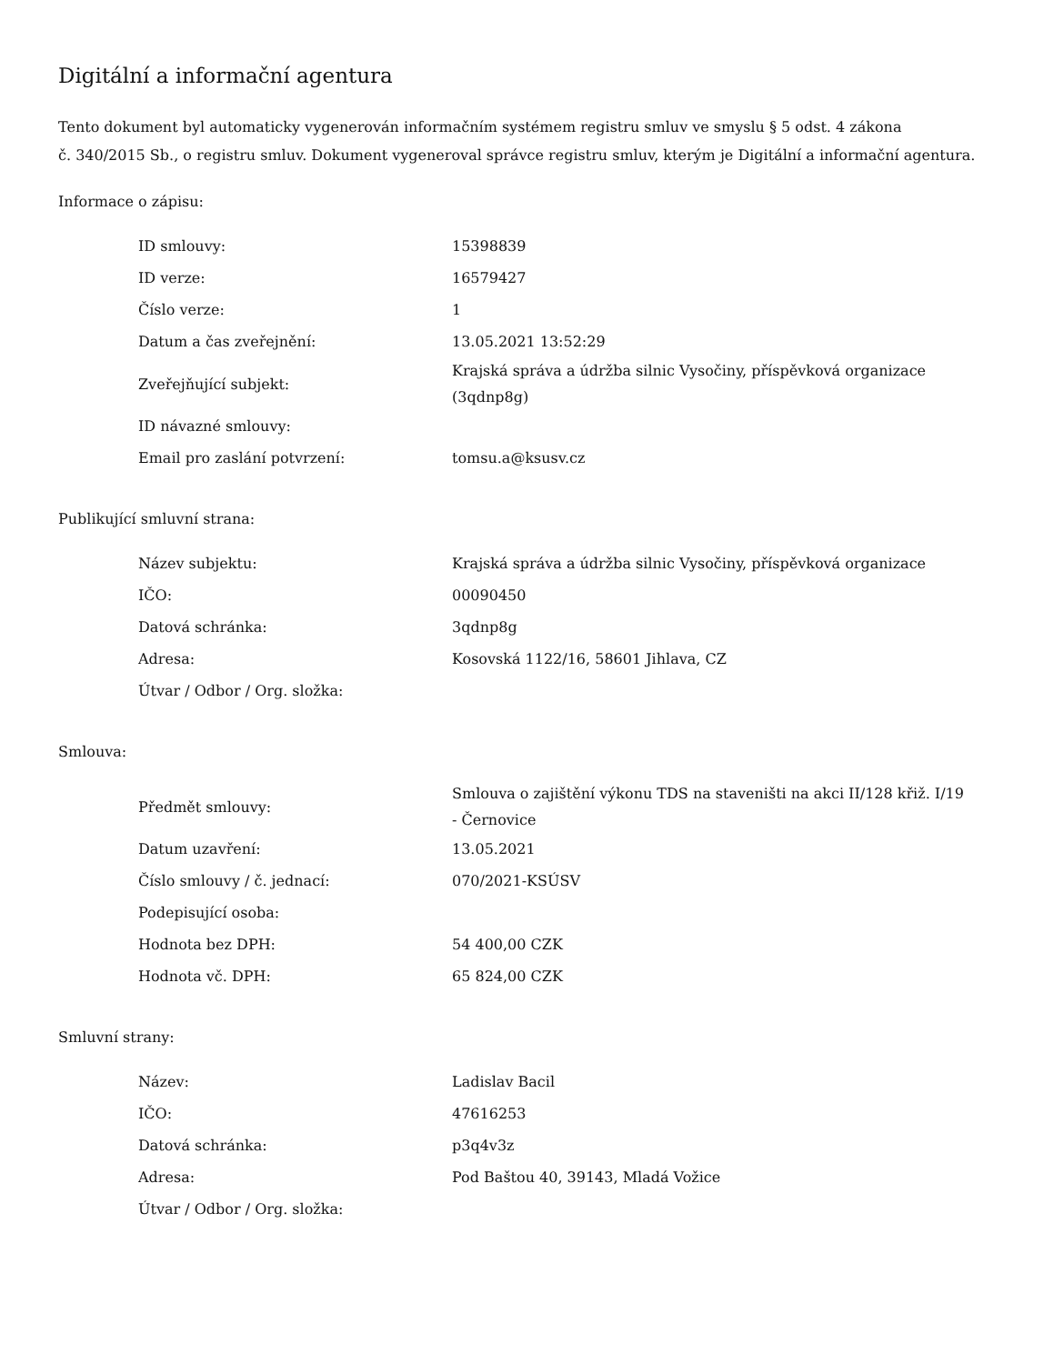Digitální a informační agentura
Tento dokument byl automaticky vygenerován informačním systémem registru smluv ve smyslu § 5 odst. 4 zákona
č. 340/2015 Sb., o registru smluv. Dokument vygeneroval správce registru smluv, kterým je Digitální a informační agentura.
Informace o zápisu:
| ID smlouvy: | 15398839 |
| ID verze: | 16579427 |
| Číslo verze: | 1 |
| Datum a čas zveřejnění: | 13.05.2021 13:52:29 |
| Zveřejňující subjekt: | Krajská správa a údržba silnic Vysočiny, příspěvková organizace (3qdnp8g) |
| ID návazné smlouvy: | |
| Email pro zaslání potvrzení: | tomsu.a@ksusv.cz |
Publikující smluvní strana:
| Název subjektu: | Krajská správa a údržba silnic Vysočiny, příspěvková organizace |
| IČO: | 00090450 |
| Datová schránka: | 3qdnp8g |
| Adresa: | Kosovská 1122/16, 58601 Jihlava, CZ |
| Útvar / Odbor / Org. složka: | |
Smlouva:
| Předmět smlouvy: | Smlouva o zajištění výkonu TDS na staveništi na akci II/128 křiž. I/19 - Černovice |
| Datum uzavření: | 13.05.2021 |
| Číslo smlouvy / č. jednací: | 070/2021-KSÚSV |
| Podepisující osoba: | |
| Hodnota bez DPH: | 54 400,00 CZK |
| Hodnota vč. DPH: | 65 824,00 CZK |
Smluvní strany:
| Název: | Ladislav Bacil |
| IČO: | 47616253 |
| Datová schránka: | p3q4v3z |
| Adresa: | Pod Baštou 40, 39143, Mladá Vožice |
| Útvar / Odbor / Org. složka: | |